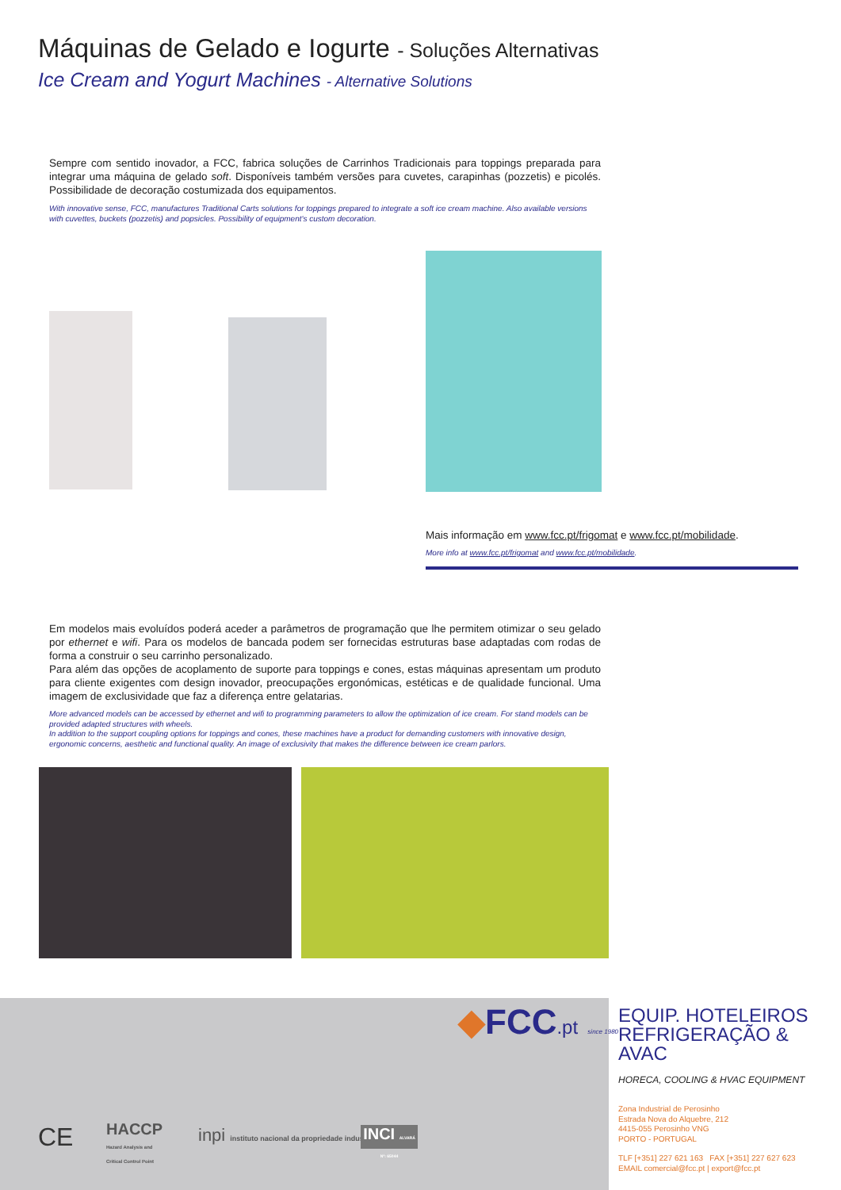Máquinas de Gelado e Iogurte - Soluções Alternativas
Ice Cream and Yogurt Machines - Alternative Solutions
Sempre com sentido inovador, a FCC, fabrica soluções de Carrinhos Tradicionais para toppings preparada para integrar uma máquina de gelado soft. Disponíveis também versões para cuvetes, carapinhas (pozzetis) e picolés. Possibilidade de decoração costumizada dos equipamentos.
With innovative sense, FCC, manufactures Traditional Carts solutions for toppings prepared to integrate a soft ice cream machine. Also available versions with cuvettes, buckets (pozzetis) and popsicles. Possibility of equipment's custom decoration.
Mais informação em www.fcc.pt/frigomat e www.fcc.pt/mobilidade.
More info at www.fcc.pt/frigomat and www.fcc.pt/mobilidade.
Em modelos mais evoluídos poderá aceder a parâmetros de programação que lhe permitem otimizar o seu gelado por ethernet e wifi. Para os modelos de bancada podem ser fornecidas estruturas base adaptadas com rodas de forma a construir o seu carrinho personalizado.
Para além das opções de acoplamento de suporte para toppings e cones, estas máquinas apresentam um produto para cliente exigentes com design inovador, preocupações ergonómicas, estéticas e de qualidade funcional. Uma imagem de exclusividade que faz a diferença entre gelatarias.
More advanced models can be accessed by ethernet and wifi to programming parameters to allow the optimization of ice cream. For stand models can be provided adapted structures with wheels.
In addition to the support coupling options for toppings and cones, these machines have a product for demanding customers with innovative design, ergonomic concerns, aesthetic and functional quality. An image of exclusivity that makes the difference between ice cream parlors.
◆FCC.pt since 1980
EQUIP. HOTELEIROS
REFRIGERAÇÃO & AVAC
HORECA, COOLING & HVAC EQUIPMENT
Zona Industrial de Perosinho
Estrada Nova do Alquebre, 212
4415-055 Perosinho VNG
PORTO - PORTUGAL
TLF [+351] 227 621 163 FAX [+351] 227 627 623
EMAIL comercial@fcc.pt | export@fcc.pt
CE
HACCP
Hazard Analysis and
Critical Control Point
inpi instituto nacional da propriedade industrial
INCI ALVARÁ Nº: 65044